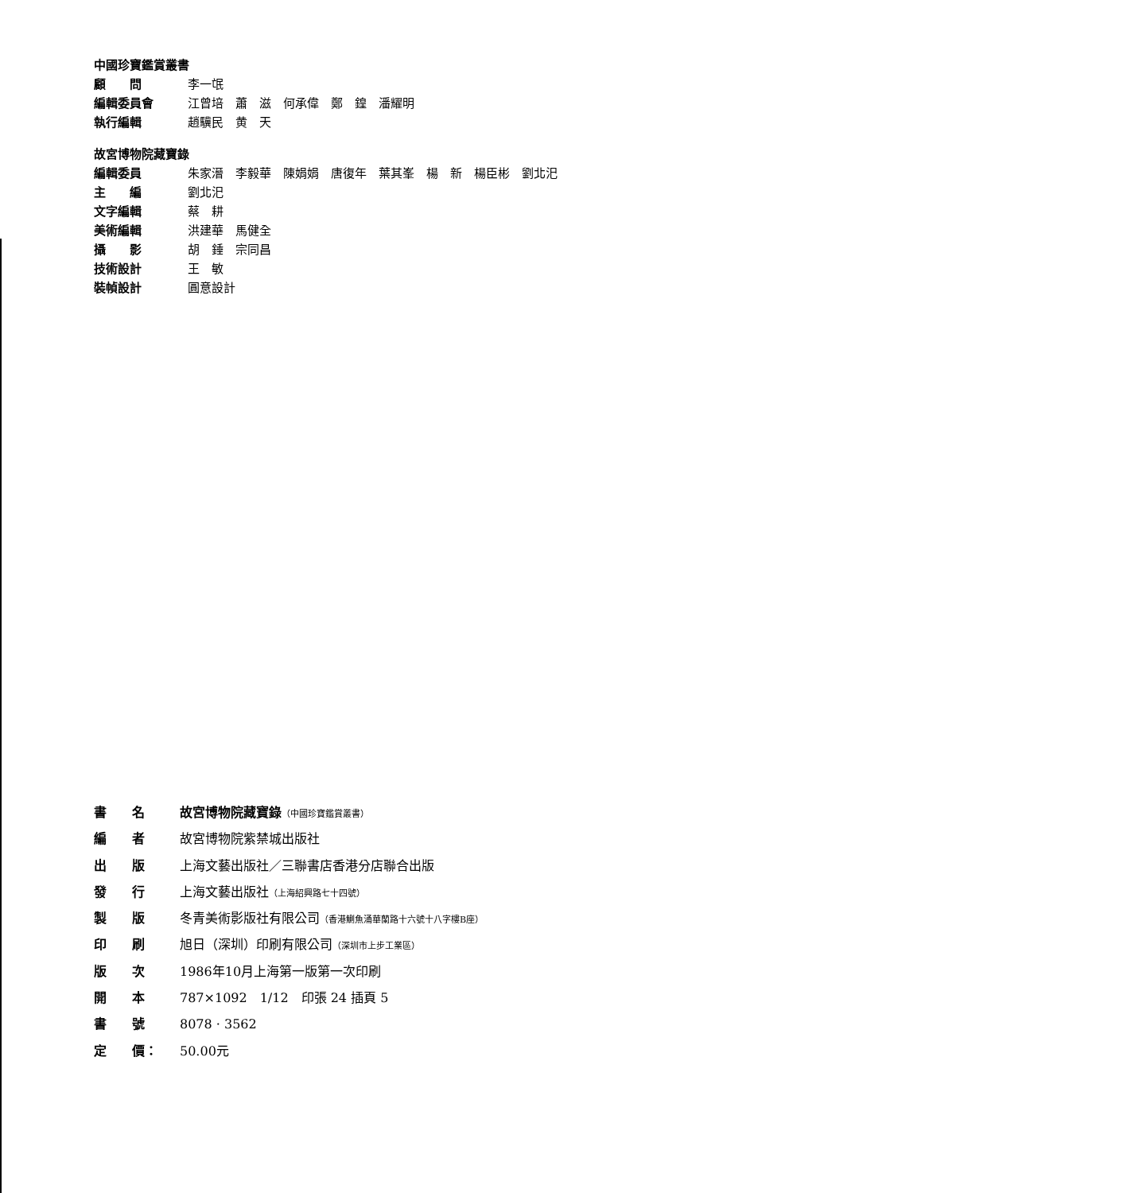中國珍寶鑑賞叢書
顧　　問 李一氓
編輯委員會 江曾培　蕭　滋　何承偉　鄭　鍠　潘耀明
執行編輯 趙驥民　黄　天
故宮博物院藏寶錄
編輯委員 朱家溍　李毅華　陳娟娟　唐復年　葉其峯　楊　新　楊臣彬　劉北汜
主　　編 劉北汜
文字編輯 蔡　耕
美術編輯 洪建華　馬健全
攝　　影 胡　錘　宗同昌
技術設計 王　敏
裝幀設計 圓意設計
書　　名 故宮博物院藏寶錄（中國珍寶鑑賞叢書）
編　　者 故宮博物院紫禁城出版社
出　　版 上海文藝出版社／三聯書店香港分店聯合出版
發　　行 上海文藝出版社（上海紹興路七十四號）
製　　版 冬青美術影版社有限公司（香港鰂魚涌華蘭路十六號十八字樓B座）
印　　刷 旭日（深圳）印刷有限公司（深圳市上步工業區）
版　　次 1986年10月上海第一版第一次印刷
開　　本 787×1092　1/12　印張 24 插頁 5
書　　號 8078 · 3562
定　　價： 50.00元